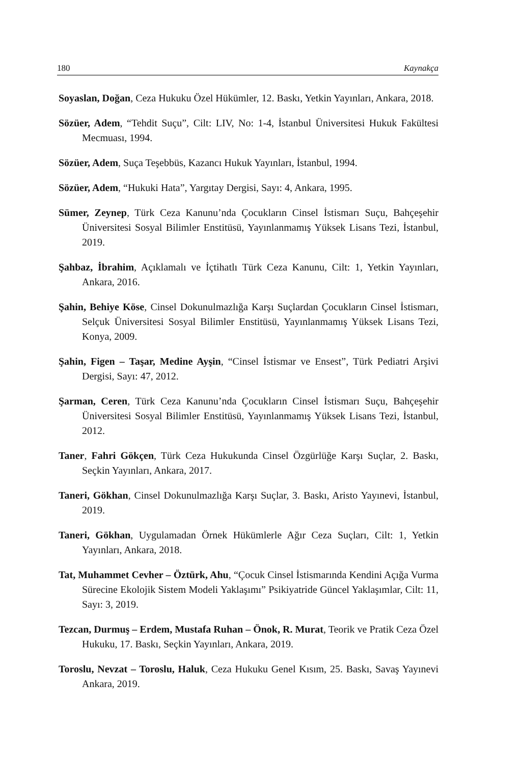180 Kaynakça
Soyaslan, Doğan, Ceza Hukuku Özel Hükümler, 12. Baskı, Yetkin Yayınları, Ankara, 2018.
Sözüer, Adem, “Tehdit Suçu”, Cilt: LIV, No: 1-4, İstanbul Üniversitesi Hukuk Fakültesi Mecmuası, 1994.
Sözüer, Adem, Suça Teşebbüs, Kazancı Hukuk Yayınları, İstanbul, 1994.
Sözüer, Adem, “Hukuki Hata”, Yargıtay Dergisi, Sayı: 4, Ankara, 1995.
Sümer, Zeynep, Türk Ceza Kanunu’nda Çocukların Cinsel İstismarı Suçu, Bahçeşehir Üniversitesi Sosyal Bilimler Enstitüsü, Yayınlanmamış Yüksek Lisans Tezi, İstanbul, 2019.
Şahbaz, İbrahim, Açıklamalı ve İçtihatlı Türk Ceza Kanunu, Cilt: 1, Yetkin Yayınları, Ankara, 2016.
Şahin, Behiye Köse, Cinsel Dokunulmazlığa Karşı Suçlardan Çocukların Cinsel İstismarı, Selçuk Üniversitesi Sosyal Bilimler Enstitüsü, Yayınlanmamış Yüksek Lisans Tezi, Konya, 2009.
Şahin, Figen – Taşar, Medine Ayşin, “Cinsel İstismar ve Ensest”, Türk Pediatri Arşivi Dergisi, Sayı: 47, 2012.
Şarman, Ceren, Türk Ceza Kanunu’nda Çocukların Cinsel İstismarı Suçu, Bahçeşehir Üniversitesi Sosyal Bilimler Enstitüsü, Yayınlanmamış Yüksek Lisans Tezi, İstanbul, 2012.
Taner, Fahri Gökçen, Türk Ceza Hukukunda Cinsel Özgürlüğe Karşı Suçlar, 2. Baskı, Seçkin Yayınları, Ankara, 2017.
Taneri, Gökhan, Cinsel Dokunulmazlığa Karşı Suçlar, 3. Baskı, Aristo Yayınevi, İstanbul, 2019.
Taneri, Gökhan, Uygulamadan Örnek Hükümlerle Ağır Ceza Suçları, Cilt: 1, Yetkin Yayınları, Ankara, 2018.
Tat, Muhammet Cevher – Öztürk, Ahu, “Çocuk Cinsel İstismarında Kendini Açığa Vurma Sürecine Ekolojik Sistem Modeli Yaklaşımı” Psikiyatride Güncel Yaklaşımlar, Cilt: 11, Sayı: 3, 2019.
Tezcan, Durmuş – Erdem, Mustafa Ruhan – Önok, R. Murat, Teorik ve Pratik Ceza Özel Hukuku, 17. Baskı, Seçkin Yayınları, Ankara, 2019.
Toroslu, Nevzat – Toroslu, Haluk, Ceza Hukuku Genel Kısım, 25. Baskı, Savaş Yayınevi Ankara, 2019.